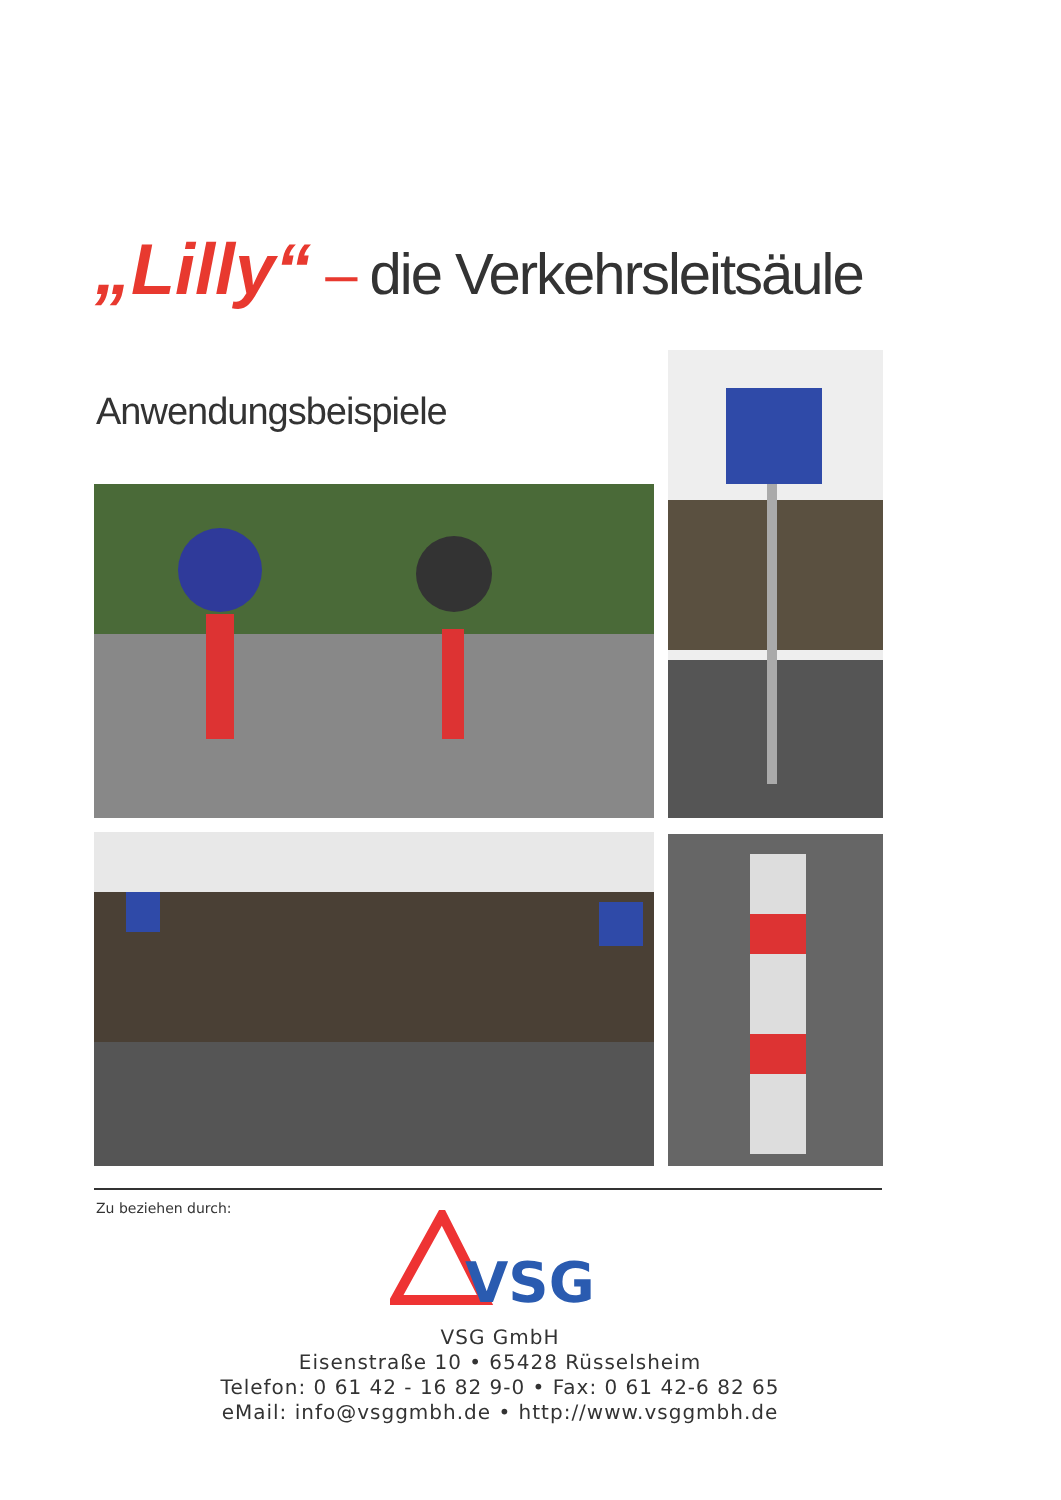„Lilly“ – die Verkehrsleitsäule
Anwendungsbeispiele
Zu beziehen durch:
VSG
VSG GmbH
Eisenstraße 10 • 65428 Rüsselsheim
Telefon: 0 61 42 - 16 82 9-0 • Fax: 0 61 42-6 82 65
eMail: info@vsggmbh.de • http://www.vsggmbh.de